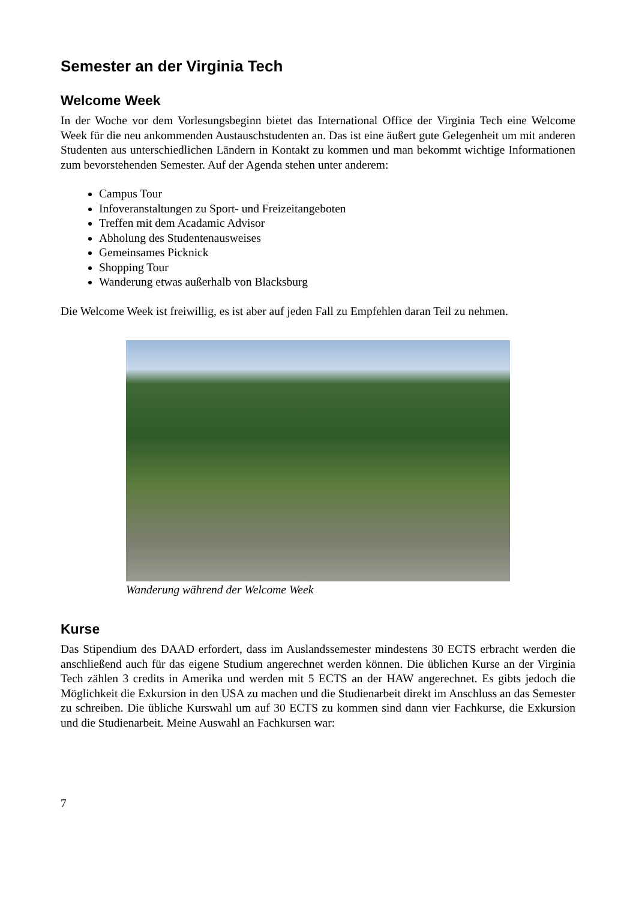Semester an der Virginia Tech
Welcome Week
In der Woche vor dem Vorlesungsbeginn bietet das International Office der Virginia Tech eine Welcome Week für die neu ankommenden Austauschstudenten an. Das ist eine äußert gute Gelegenheit um mit anderen Studenten aus unterschiedlichen Ländern in Kontakt zu kommen und man bekommt wichtige Informationen zum bevorstehenden Semester. Auf der Agenda stehen unter anderem:
Campus Tour
Infoveranstaltungen zu Sport- und Freizeitangeboten
Treffen mit dem Acadamic Advisor
Abholung des Studentenausweises
Gemeinsames Picknick
Shopping Tour
Wanderung etwas außerhalb von Blacksburg
Die Welcome Week ist freiwillig, es ist aber auf jeden Fall zu Empfehlen daran Teil zu nehmen.
Wanderung während der Welcome Week
Kurse
Das Stipendium des DAAD erfordert, dass im Auslandssemester mindestens 30 ECTS erbracht werden die anschließend auch für das eigene Studium angerechnet werden können. Die üblichen Kurse an der Virginia Tech zählen 3 credits in Amerika und werden mit 5 ECTS an der HAW angerechnet. Es gibts jedoch die Möglichkeit die Exkursion in den USA zu machen und die Studienarbeit direkt im Anschluss an das Semester zu schreiben. Die übliche Kurswahl um auf 30 ECTS zu kommen sind dann vier Fachkurse, die Exkursion und die Studienarbeit. Meine Auswahl an Fachkursen war:
7